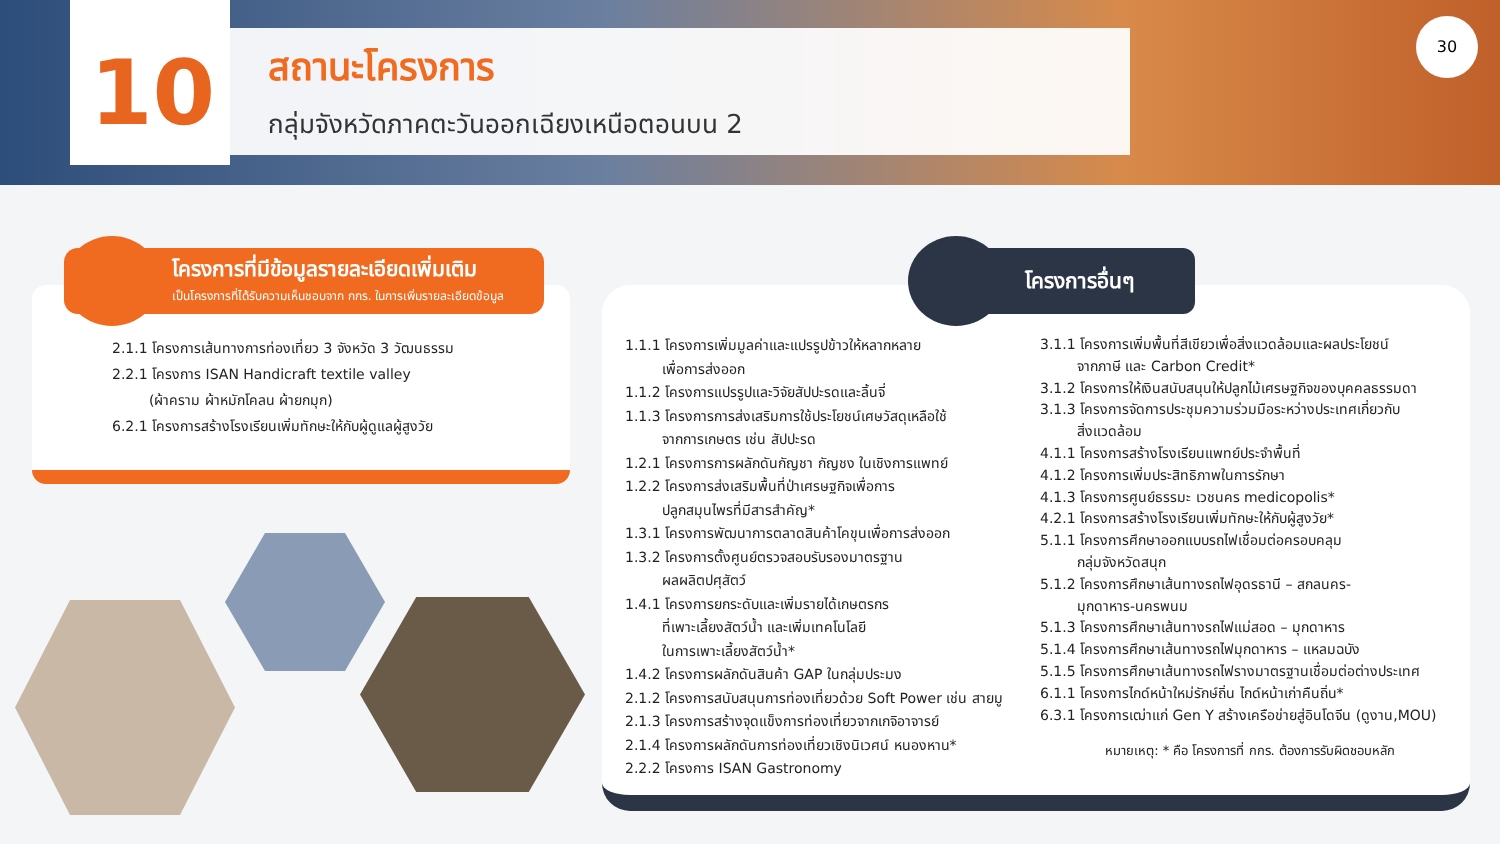10
สถานะโครงการ
กลุ่มจังหวัดภาคตะวันออกเฉียงเหนือตอนบน 2
30
โครงการที่มีข้อมูลรายละเอียดเพิ่มเติม
เป็นโครงการที่ได้รับความเห็นชอบจาก กกร. ในการเพิ่มรายละเอียดข้อมูล
2.1.1 โครงการเส้นทางการท่องเที่ยว 3 จังหวัด 3 วัฒนธรรม
2.2.1 โครงการ ISAN Handicraft textile valley
(ผ้าคราม ผ้าหมักโคลน ผ้ายกมุก)
6.2.1 โครงการสร้างโรงเรียนเพิ่มทักษะให้กับผู้ดูแลผู้สูงวัย
โครงการอื่นๆ
1.1.1 โครงการเพิ่มมูลค่าและแปรรูปข้าวให้หลากหลาย
เพื่อการส่งออก
1.1.2 โครงการแปรรูปและวิจัยสัปปะรดและลิ้นจี่
1.1.3 โครงการการส่งเสริมการใช้ประโยชน์เศษวัสดุเหลือใช้
จากการเกษตร เช่น สัปปะรด
1.2.1 โครงการการผลักดันกัญชา กัญชง ในเชิงการแพทย์
1.2.2 โครงการส่งเสริมพื้นที่ป่าเศรษฐกิจเพื่อการ
ปลูกสมุนไพรที่มีสารสำคัญ*
1.3.1 โครงการพัฒนาการตลาดสินค้าโคขุนเพื่อการส่งออก
1.3.2 โครงการตั้งศูนย์ตรวจสอบรับรองมาตรฐาน
ผลผลิตปศุสัตว์
1.4.1 โครงการยกระดับและเพิ่มรายได้เกษตรกร
ที่เพาะเลี้ยงสัตว์น้ำ และเพิ่มเทคโนโลยี
ในการเพาะเลี้ยงสัตว์น้ำ*
1.4.2 โครงการผลักดันสินค้า GAP ในกลุ่มประมง
2.1.2 โครงการสนับสนุนการท่องเที่ยวด้วย Soft Power เช่น สายมู
2.1.3 โครงการสร้างจุดแข็งการท่องเที่ยวจากเกจิอาจารย์
2.1.4 โครงการผลักดันการท่องเที่ยวเชิงนิเวศน์ หนองหาน*
2.2.2 โครงการ ISAN Gastronomy
3.1.1 โครงการเพิ่มพื้นที่สีเขียวเพื่อสิ่งแวดล้อมและผลประโยชน์
จากภาษี และ Carbon Credit*
3.1.2 โครงการให้เงินสนับสนุนให้ปลูกไม้เศรษฐกิจของบุคคลธรรมดา
3.1.3 โครงการจัดการประชุมความร่วมมือระหว่างประเทศเกี่ยวกับ
สิ่งแวดล้อม
4.1.1 โครงการสร้างโรงเรียนแพทย์ประจำพื้นที่
4.1.2 โครงการเพิ่มประสิทธิภาพในการรักษา
4.1.3 โครงการศูนย์ธรรมะ เวชนคร medicopolis*
4.2.1 โครงการสร้างโรงเรียนเพิ่มทักษะให้กับผู้สูงวัย*
5.1.1 โครงการศึกษาออกแบบรถไฟเชื่อมต่อครอบคลุม
กลุ่มจังหวัดสนุก
5.1.2 โครงการศึกษาเส้นทางรถไฟอุดรธานี – สกลนคร-
มุกดาหาร-นครพนม
5.1.3 โครงการศึกษาเส้นทางรถไฟแม่สอด – มุกดาหาร
5.1.4 โครงการศึกษาเส้นทางรถไฟมุกดาหาร – แหลมฉบัง
5.1.5 โครงการศึกษาเส้นทางรถไฟรางมาตรฐานเชื่อมต่อต่างประเทศ
6.1.1 โครงการไกด์หน้าใหม่รักษ์ถิ่น ไกด์หน้าเก่าคืนถิ่น*
6.3.1 โครงการเฒ่าแก่ Gen Y สร้างเครือข่ายสู่อินโดจีน (ดูงาน,MOU)
หมายเหตุ: * คือ โครงการที่ กกร. ต้องการรับผิดชอบหลัก